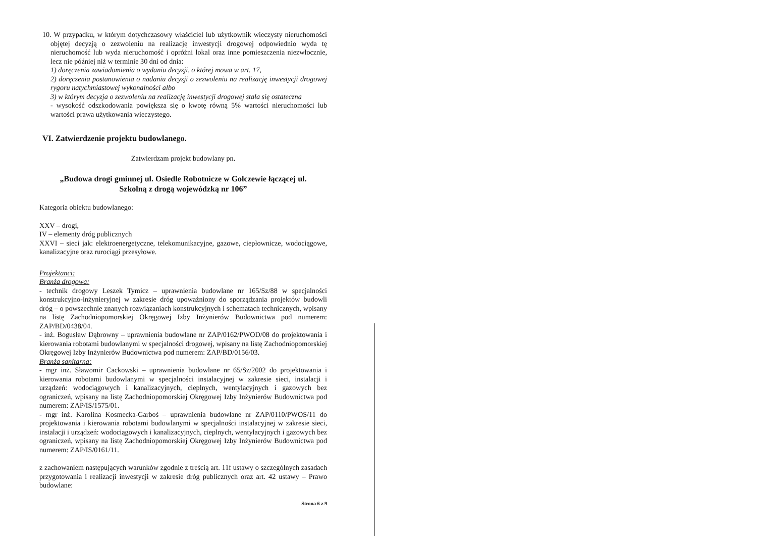10. W przypadku, w którym dotychczasowy właściciel lub użytkownik wieczysty nieruchomości objętej decyzją o zezwoleniu na realizację inwestycji drogowej odpowiednio wyda tę nieruchomość lub wyda nieruchomość i opróżni lokal oraz inne pomieszczenia niezwłocznie, lecz nie później niż w terminie 30 dni od dnia:
1) doręczenia zawiadomienia o wydaniu decyzji, o której mowa w art. 17,
2) doręczenia postanowienia o nadaniu decyzji o zezwoleniu na realizację inwestycji drogowej rygoru natychmiastowej wykonalności albo
3) w którym decyzja o zezwoleniu na realizację inwestycji drogowej stała się ostateczna
- wysokość odszkodowania powiększa się o kwotę równą 5% wartości nieruchomości lub wartości prawa użytkowania wieczystego.
VI. Zatwierdzenie projektu budowlanego.
Zatwierdzam projekt budowlany pn.
„Budowa drogi gminnej ul. Osiedle Robotnicze w Golczewie łączącej ul.
Szkolną z drogą wojewódzką nr 106”
Kategoria obiektu budowlanego:
XXV – drogi,
IV – elementy dróg publicznych
XXVI – sieci jak: elektroenergetyczne, telekomunikacyjne, gazowe, ciepłownicze, wodociągowe, kanalizacyjne oraz rurociągi przesyłowe.
Projektanci:
Branża drogowa:
- technik drogowy Leszek Tymicz – uprawnienia budowlane nr 165/Sz/88 w specjalności konstrukcyjno-inżynieryjnej w zakresie dróg upoważniony do sporządzania projektów budowli dróg – o powszechnie znanych rozwiązaniach konstrukcyjnych i schematach technicznych, wpisany na listę Zachodniopomorskiej Okręgowej Izby Inżynierów Budownictwa pod numerem: ZAP/BD/0438/04.
- inż. Bogusław Dąbrowny – uprawnienia budowlane nr ZAP/0162/PWOD/08 do projektowania i kierowania robotami budowlanymi w specjalności drogowej, wpisany na listę Zachodniopomorskiej Okręgowej Izby Inżynierów Budownictwa pod numerem: ZAP/BD/0156/03.
Branża sanitarna:
- mgr inż. Sławomir Cackowski – uprawnienia budowlane nr 65/Sz/2002 do projektowania i kierowania robotami budowlanymi w specjalności instalacyjnej w zakresie sieci, instalacji i urządzeń: wodociągowych i kanalizacyjnych, cieplnych, wentylacyjnych i gazowych bez ograniczeń, wpisany na listę Zachodniopomorskiej Okręgowej Izby Inżynierów Budownictwa pod numerem: ZAP/IS/1575/01.
- mgr inż. Karolina Kosmecka-Garboś – uprawnienia budowlane nr ZAP/0110/PWOS/11 do projektowania i kierowania robotami budowlanymi w specjalności instalacyjnej w zakresie sieci, instalacji i urządzeń: wodociągowych i kanalizacyjnych, cieplnych, wentylacyjnych i gazowych bez ograniczeń, wpisany na listę Zachodniopomorskiej Okręgowej Izby Inżynierów Budownictwa pod numerem: ZAP/IS/0161/11.
z zachowaniem następujących warunków zgodnie z treścią art. 11f ustawy o szczególnych zasadach przygotowania i realizacji inwestycji w zakresie dróg publicznych oraz art. 42 ustawy – Prawo budowlane:
Strona 6 z 9